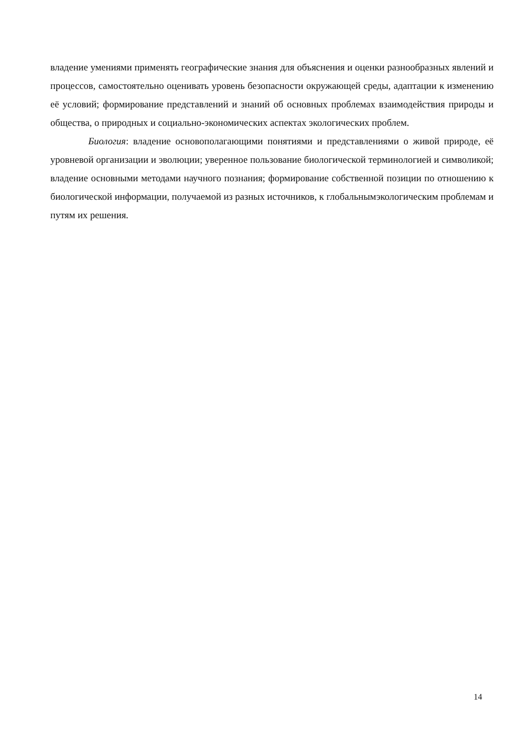владение умениями применять географические знания для объяснения и оценки разнообразных явлений и процессов, самостоятельно оценивать уровень безопасности окружающей среды, адаптации к изменению её условий; формирование представлений и знаний об основных проблемах взаимодействия природы и общества, о природных и социально-экономических аспектах экологических проблем.
Биология: владение основополагающими понятиями и представлениями о живой природе, её уровневой организации и эволюции; уверенное пользование биологической терминологией и символикой; владение основными методами научного познания; формирование собственной позиции по отношению к биологической информации, получаемой из разных источников, к глобальнымэкологическим проблемам и путям их решения.
14